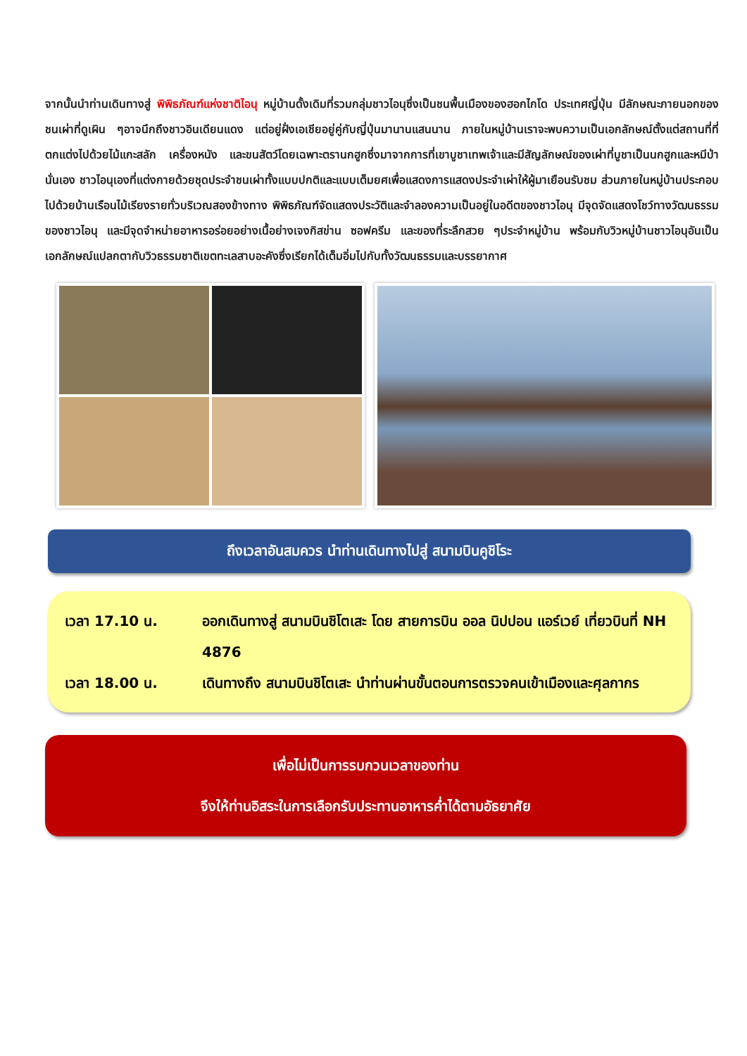จากนั้นนำท่านเดินทางสู่ พิพิธภัณฑ์แห่งชาติไอนุ หมู่บ้านดั้งเดิมที่รวมกลุ่มชาวไอนุซึ่งเป็นชนพื้นเมืองของฮอกไกโด ประเทศญี่ปุ่น มีลักษณะภายนอกของชนเผ่าที่ดูเผิน ๆอาจนึกถึงชาวอินเดียนแดง แต่อยู่ฝั่งเอเชียอยู่คู่กับญี่ปุ่นมานานแสนนาน ภายในหมู่บ้านเราจะพบความเป็นเอกลักษณ์ตั้งแต่สถานที่ที่ตกแต่งไปด้วยไม้แกะสลัก เครื่องหนัง และขนสัตว์โดยเฉพาะตรานกฮูกซึ่งมาจากการที่เขาบูชาเทพเจ้าและมีสัญลักษณ์ของเผ่าที่บูชาเป็นนกฮูกและหมีป่านั่นเอง ชาวไอนุเองที่แต่งกายด้วยชุดประจำชนเผ่าทั้งแบบปกติและแบบเต็มยศเพื่อแสดงการแสดงประจำเผ่าให้ผู้มาเยือนรับชม ส่วนภายในหมู่บ้านประกอบไปด้วยบ้านเรือนไม้เรียงรายทั่วบริเวณสองข้างทาง พิพิธภัณฑ์จัดแสดงประวัติและจำลองความเป็นอยู่ในอดีตของชาวไอนุ มีจุดจัดแสดงโชว์ทางวัฒนธรรมของชาวไอนุ และมีจุดจำหน่ายอาหารอร่อยอย่างเนื้อย่างเจงกิสข่าน ซอฟครีม และของที่ระลึกสวย ๆประจำหมู่บ้าน พร้อมกับวิวหมู่บ้านชาวไอนุอันเป็นเอกลักษณ์แปลกตากับวิวธรรมชาติเขตทะเลสาบอะคังซึ่งเรียกได้เต็มอิ่มไปกับทั้งวัฒนธรรมและบรรยากาศ
ถึงเวลาอันสมควร นำท่านเดินทางไปสู่ สนามบินคูชิโระ
เวลา 17.10 น. ออกเดินทางสู่ สนามบินชิโตเสะ โดย สายการบิน ออล นิปปอน แอร์เวย์ เที่ยวบินที่ NH 4876
เวลา 18.00 น. เดินทางถึง สนามบินชิโตเสะ นำท่านผ่านขั้นตอนการตรวจคนเข้าเมืองและศุลกากร
เพื่อไม่เป็นการรบกวนเวลาของท่าน
จึงให้ท่านอิสระในการเลือกรับประทานอาหารค่ำได้ตามอัธยาศัย